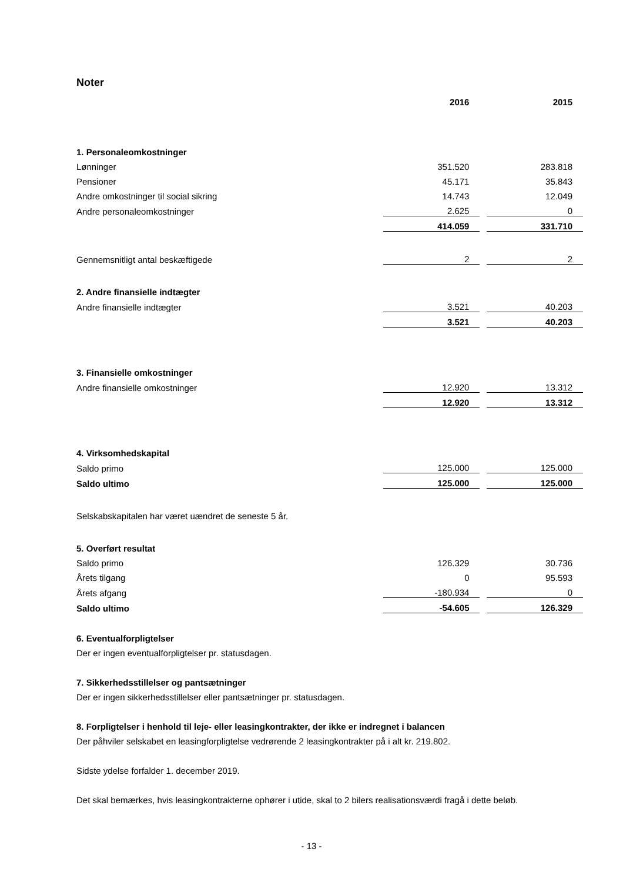Noter
| | 2016 | | 2015 |
| 1. Personaleomkostninger | | | |
| Lønninger | 351.520 | | 283.818 |
| Pensioner | 45.171 | | 35.843 |
| Andre omkostninger til social sikring | 14.743 | | 12.049 |
| Andre personaleomkostninger | 2.625 | | 0 |
| | 414.059 | | 331.710 |
| Gennemsnitligt antal beskæftigede | 2 | | 2 |
| 2. Andre finansielle indtægter | | | |
| Andre finansielle indtægter | 3.521 | | 40.203 |
| | 3.521 | | 40.203 |
| 3. Finansielle omkostninger | | | |
| Andre finansielle omkostninger | 12.920 | | 13.312 |
| | 12.920 | | 13.312 |
| 4. Virksomhedskapital | | | |
| Saldo primo | 125.000 | | 125.000 |
| Saldo ultimo | 125.000 | | 125.000 |
| Selskabskapitalen har været uændret de seneste 5 år. | | | |
| 5. Overført resultat | | | |
| Saldo primo | 126.329 | | 30.736 |
| Årets tilgang | 0 | | 95.593 |
| Årets afgang | -180.934 | | 0 |
| Saldo ultimo | -54.605 | | 126.329 |
6. Eventualforpligtelser
Der er ingen eventualforpligtelser pr. statusdagen.
7. Sikkerhedsstillelser og pantsætninger
Der er ingen sikkerhedsstillelser eller pantsætninger pr. statusdagen.
8. Forpligtelser i henhold til leje- eller leasingkontrakter, der ikke er indregnet i balancen
Der påhviler selskabet en leasingforpligtelse vedrørende 2 leasingkontrakter på i alt kr. 219.802.
Sidste ydelse forfalder 1. december 2019.
Det skal bemærkes, hvis leasingkontrakterne ophører i utide, skal to 2 bilers realisationsværdi fragå i dette beløb.
- 13 -